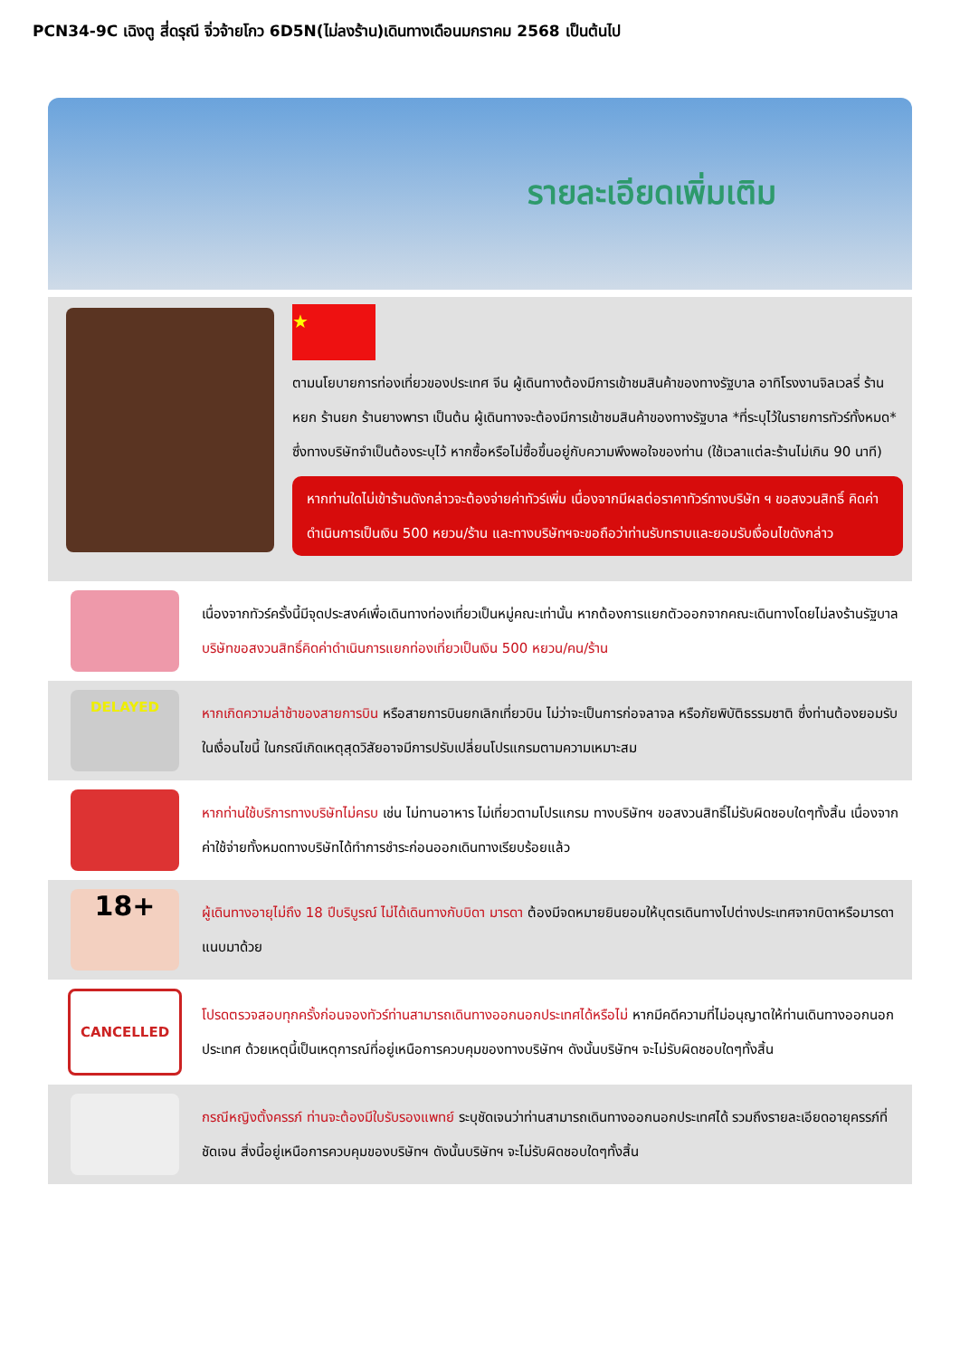PCN34-9C เฉิงตู สี่ดรุณี จิ่วจ้ายโกว 6D5N(ไม่ลงร้าน)เดินทางเดือนมกราคม 2568 เป็นต้นไป
รายละเอียดเพิ่มเติม
★
ตามนโยบายการท่องเที่ยวของประเทศ จีน ผู้เดินทางต้องมีการเข้าชมสินค้าของทางรัฐบาล อาทิโรงงานจิลเวลรี่ ร้านหยก ร้านยก ร้านยางพารา เป็นต้น ผู้เดินทางจะต้องมีการเข้าชมสินค้าของทางรัฐบาล *ที่ระบุไว้ในรายการทัวร์ทั้งหมด* ซึ่งทางบริษัทจำเป็นต้องระบุไว้ หากซื้อหรือไม่ซื้อขึ้นอยู่กับความพึงพอใจของท่าน (ใช้เวลาแต่ละร้านไม่เกิน 90 นาที)
หากท่านใดไม่เข้าร้านดังกล่าวจะต้องจ่ายค่าทัวร์เพิ่ม เนื่องจากมีผลต่อราคาทัวร์ทางบริษัท ฯ ขอสงวนสิทธิ์ คิดค่าดำเนินการเป็นเงิน 500 หยวน/ร้าน และทางบริษัทฯจะขอถือว่าท่านรับทราบและยอมรับเงื่อนไขดังกล่าว
เนื่องจากทัวร์ครั้งนี้มีจุดประสงค์เพื่อเดินทางท่องเที่ยวเป็นหมู่คณะเท่านั้น หากต้องการแยกตัวออกจากคณะเดินทางโดยไม่ลงร้านรัฐบาล บริษัทขอสงวนสิทธิ์คิดค่าดำเนินการแยกท่องเที่ยวเป็นเงิน 500 หยวน/คน/ร้าน
DELAYED
หากเกิดความล่าช้าของสายการบิน หรือสายการบินยกเลิกเที่ยวบิน ไม่ว่าจะเป็นการก่อจลาจล หรือภัยพิบัติธรรมชาติ ซึ่งท่านต้องยอมรับในเงื่อนไขนี้ ในกรณีเกิดเหตุสุดวิสัยอาจมีการปรับเปลี่ยนโปรแกรมตามความเหมาะสม
หากท่านใช้บริการทางบริษัทไม่ครบ เช่น ไม่ทานอาหาร ไม่เที่ยวตามโปรแกรม ทางบริษัทฯ ขอสงวนสิทธิ์ไม่รับผิดชอบใดๆทั้งสิ้น เนื่องจากค่าใช้จ่ายทั้งหมดทางบริษัทได้ทำการชำระก่อนออกเดินทางเรียบร้อยแล้ว
18+
ผู้เดินทางอายุไม่ถึง 18 ปีบริบูรณ์ ไม่ได้เดินทางกับบิดา มารดา ต้องมีจดหมายยินยอมให้บุตรเดินทางไปต่างประเทศจากบิดาหรือมารดาแนบมาด้วย
CANCELLED
โปรดตรวจสอบทุกครั้งก่อนจองทัวร์ท่านสามารถเดินทางออกนอกประเทศได้หรือไม่ หากมีคดีความที่ไม่อนุญาตให้ท่านเดินทางออกนอกประเทศ ด้วยเหตุนี้เป็นเหตุการณ์ที่อยู่เหนือการควบคุมของทางบริษัทฯ ดังนั้นบริษัทฯ จะไม่รับผิดชอบใดๆทั้งสิ้น
กรณีหญิงตั้งครรภ์ ท่านจะต้องมีใบรับรองแพทย์ ระบุชัดเจนว่าท่านสามารถเดินทางออกนอกประเทศได้ รวมถึงรายละเอียดอายุครรภ์ที่ชัดเจน สิ่งนี้อยู่เหนือการควบคุมของบริษัทฯ ดังนั้นบริษัทฯ จะไม่รับผิดชอบใดๆทั้งสิ้น